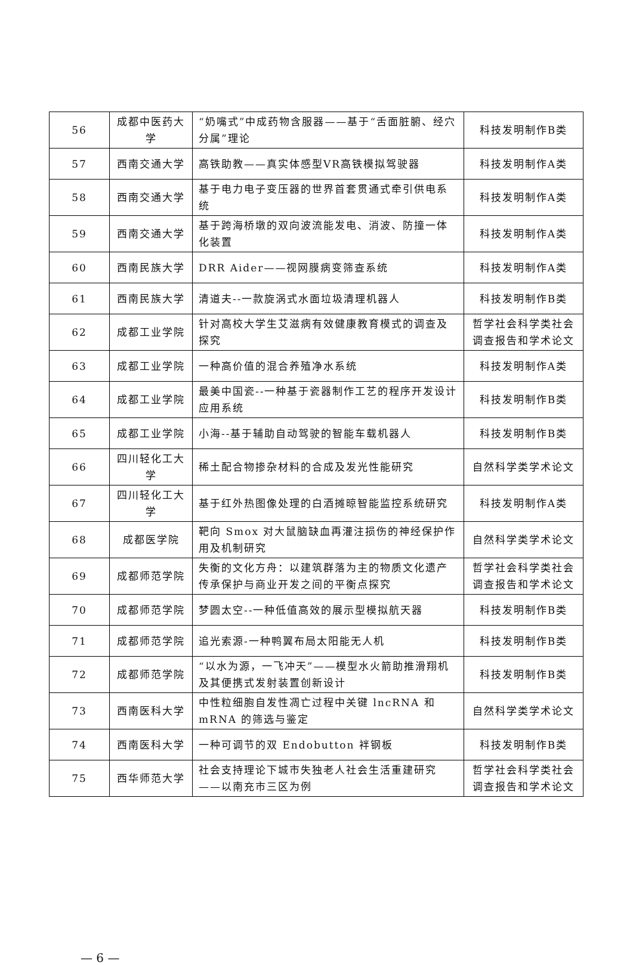| 56 | 成都中医药大学 | “奶嘴式”中成药物含服器——基于“舌面脏腑、经穴分属”理论 | 科技发明制作B类 |
| 57 | 西南交通大学 | 高铁助教——真实体感型VR高铁模拟驾驶器 | 科技发明制作A类 |
| 58 | 西南交通大学 | 基于电力电子变压器的世界首套贯通式牵引供电系统 | 科技发明制作A类 |
| 59 | 西南交通大学 | 基于跨海桥墩的双向波流能发电、消波、防撞一体化装置 | 科技发明制作A类 |
| 60 | 西南民族大学 | DRR Aider——视网膜病变筛查系统 | 科技发明制作A类 |
| 61 | 西南民族大学 | 清道夫--一款旋涡式水面垃圾清理机器人 | 科技发明制作B类 |
| 62 | 成都工业学院 | 针对高校大学生艾滋病有效健康教育模式的调查及探究 | 哲学社会科学类社会调查报告和学术论文 |
| 63 | 成都工业学院 | 一种高价值的混合养殖净水系统 | 科技发明制作A类 |
| 64 | 成都工业学院 | 最美中国瓷--一种基于瓷器制作工艺的程序开发设计应用系统 | 科技发明制作B类 |
| 65 | 成都工业学院 | 小海--基于辅助自动驾驶的智能车载机器人 | 科技发明制作B类 |
| 66 | 四川轻化工大学 | 稀土配合物掺杂材料的合成及发光性能研究 | 自然科学类学术论文 |
| 67 | 四川轻化工大学 | 基于红外热图像处理的白酒摊晾智能监控系统研究 | 科技发明制作A类 |
| 68 | 成都医学院 | 靶向 Smox 对大鼠脑缺血再灌注损伤的神经保护作用及机制研究 | 自然科学类学术论文 |
| 69 | 成都师范学院 | 失衡的文化方舟：以建筑群落为主的物质文化遗产传承保护与商业开发之间的平衡点探究 | 哲学社会科学类社会调查报告和学术论文 |
| 70 | 成都师范学院 | 梦圆太空--一种低值高效的展示型模拟航天器 | 科技发明制作B类 |
| 71 | 成都师范学院 | 追光索源-一种鸭翼布局太阳能无人机 | 科技发明制作B类 |
| 72 | 成都师范学院 | “以水为源，一飞冲天”——模型水火箭助推滑翔机及其便携式发射装置创新设计 | 科技发明制作B类 |
| 73 | 西南医科大学 | 中性粒细胞自发性凋亡过程中关键 lncRNA 和 mRNA 的筛选与鉴定 | 自然科学类学术论文 |
| 74 | 西南医科大学 | 一种可调节的双 Endobutton 袢钢板 | 科技发明制作B类 |
| 75 | 西华师范大学 | 社会支持理论下城市失独老人社会生活重建研究——以南充市三区为例 | 哲学社会科学类社会调查报告和学术论文 |
— 6 —